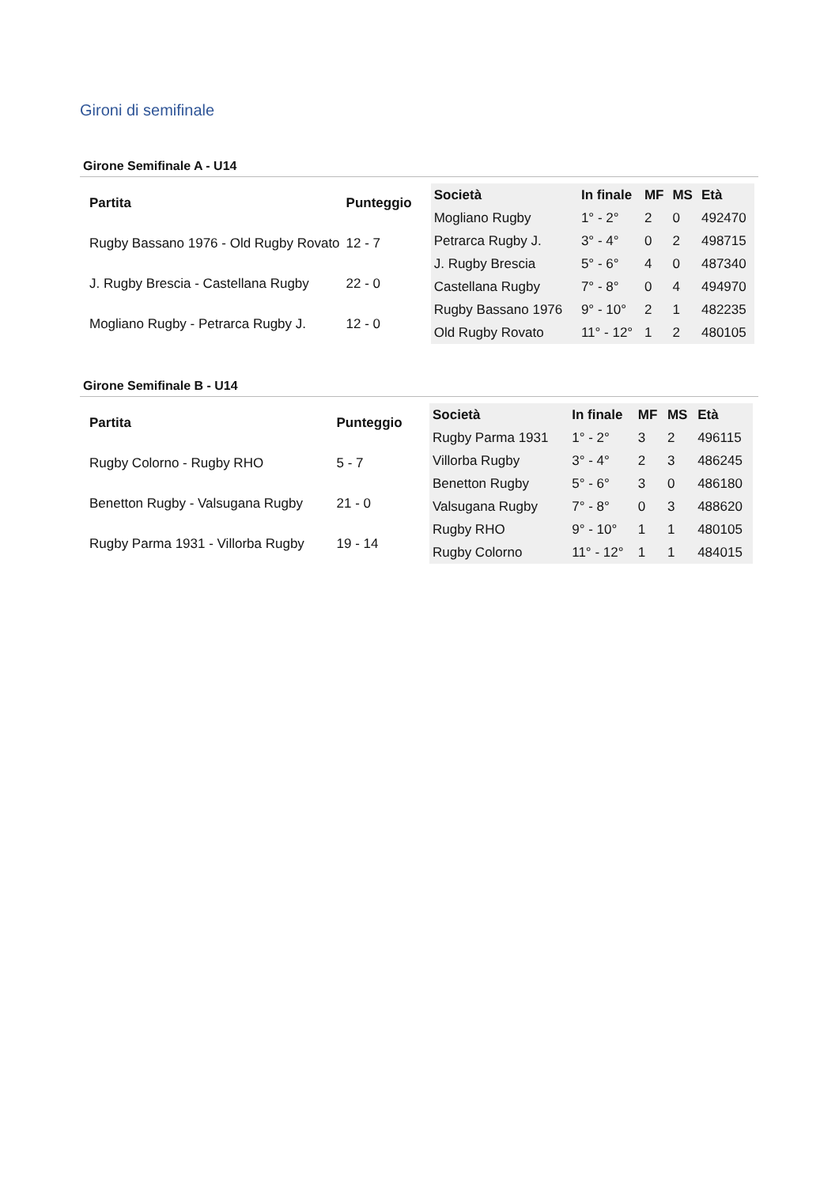Gironi di semifinale
Girone Semifinale A - U14
| Partita | Punteggio |
| --- | --- |
| Rugby Bassano 1976 - Old Rugby Rovato | 12 - 7 |
| J. Rugby Brescia - Castellana Rugby | 22 - 0 |
| Mogliano Rugby - Petrarca Rugby J. | 12 - 0 |
| Società | In finale | MF | MS | Età |
| --- | --- | --- | --- | --- |
| Mogliano Rugby | 1° - 2° | 2 | 0 | 492470 |
| Petrarca Rugby J. | 3° - 4° | 0 | 2 | 498715 |
| J. Rugby Brescia | 5° - 6° | 4 | 0 | 487340 |
| Castellana Rugby | 7° - 8° | 0 | 4 | 494970 |
| Rugby Bassano 1976 | 9° - 10° | 2 | 1 | 482235 |
| Old Rugby Rovato | 11° - 12° | 1 | 2 | 480105 |
Girone Semifinale B - U14
| Partita | Punteggio |
| --- | --- |
| Rugby Colorno - Rugby RHO | 5 - 7 |
| Benetton Rugby - Valsugana Rugby | 21 - 0 |
| Rugby Parma 1931 - Villorba Rugby | 19 - 14 |
| Società | In finale | MF | MS | Età |
| --- | --- | --- | --- | --- |
| Rugby Parma 1931 | 1° - 2° | 3 | 2 | 496115 |
| Villorba Rugby | 3° - 4° | 2 | 3 | 486245 |
| Benetton Rugby | 5° - 6° | 3 | 0 | 486180 |
| Valsugana Rugby | 7° - 8° | 0 | 3 | 488620 |
| Rugby RHO | 9° - 10° | 1 | 1 | 480105 |
| Rugby Colorno | 11° - 12° | 1 | 1 | 484015 |